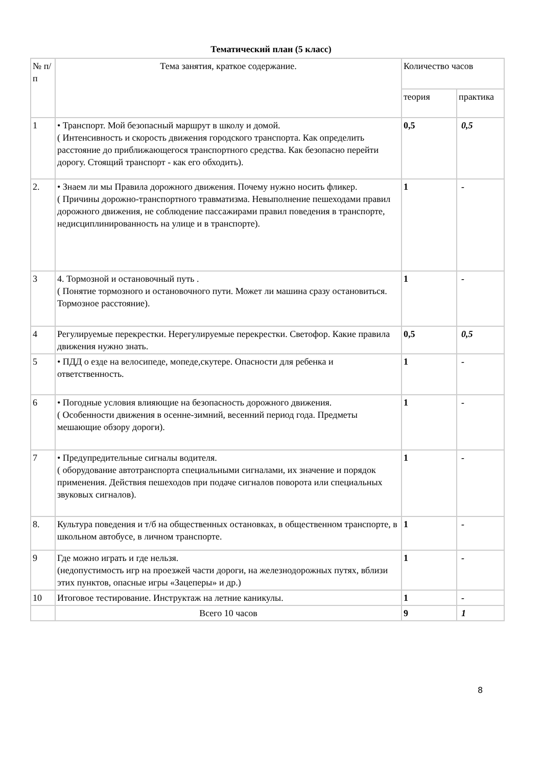Тематический план (5 класс)
| № п/п | Тема занятия, краткое содержание. | Количество часов | |
| --- | --- | --- | --- |
| | | теория | практика |
| 1 | • Транспорт. Мой безопасный маршрут в школу и домой. ( Интенсивность и скорость движения городского транспорта. Как определить расстояние до приближающегося транспортного средства. Как безопасно перейти дорогу. Стоящий транспорт - как его обходить). | 0,5 | 0,5 |
| 2. | • Знаем ли мы Правила дорожного движения. Почему нужно носить фликер. ( Причины дорожно-транспортного травматизма. Невыполнение пешеходами правил дорожного движения, не соблюдение пассажирами правил поведения в транспорте, недисциплинированность на улице и в транспорте). | 1 | - |
| 3 | 4. Тормозной и остановочный путь . ( Понятие тормозного и остановочного пути. Может ли машина сразу остановиться. Тормозное расстояние). | 1 | - |
| 4 | Регулируемые перекрестки. Нерегулируемые перекрестки. Светофор. Какие правила движения нужно знать. | 0,5 | 0,5 |
| 5 | • ПДД о езде на велосипеде, мопеде,скутере. Опасности для ребенка и ответственность. | 1 | - |
| 6 | • Погодные условия влияющие на безопасность дорожного движения. ( Особенности движения в осенне-зимний, весенний период года. Предметы мешающие обзору дороги). | 1 | - |
| 7 | • Предупредительные сигналы водителя. ( оборудование автотранспорта специальными сигналами, их значение и порядок применения. Действия пешеходов при подаче сигналов поворота или специальных звуковых сигналов). | 1 | - |
| 8. | Культура поведения и т/б на общественных остановках, в общественном транспорте, в школьном автобусе, в личном транспорте. | 1 | - |
| 9 | Где можно играть и где нельзя. (недопустимость игр на проезжей части дороги, на железнодорожных путях, вблизи этих пунктов, опасные игры «Зацеперы» и др.) | 1 | - |
| 10 | Итоговое тестирование. Инструктаж на летние каникулы. | 1 | - |
| | Всего 10 часов | 9 | 1 |
8